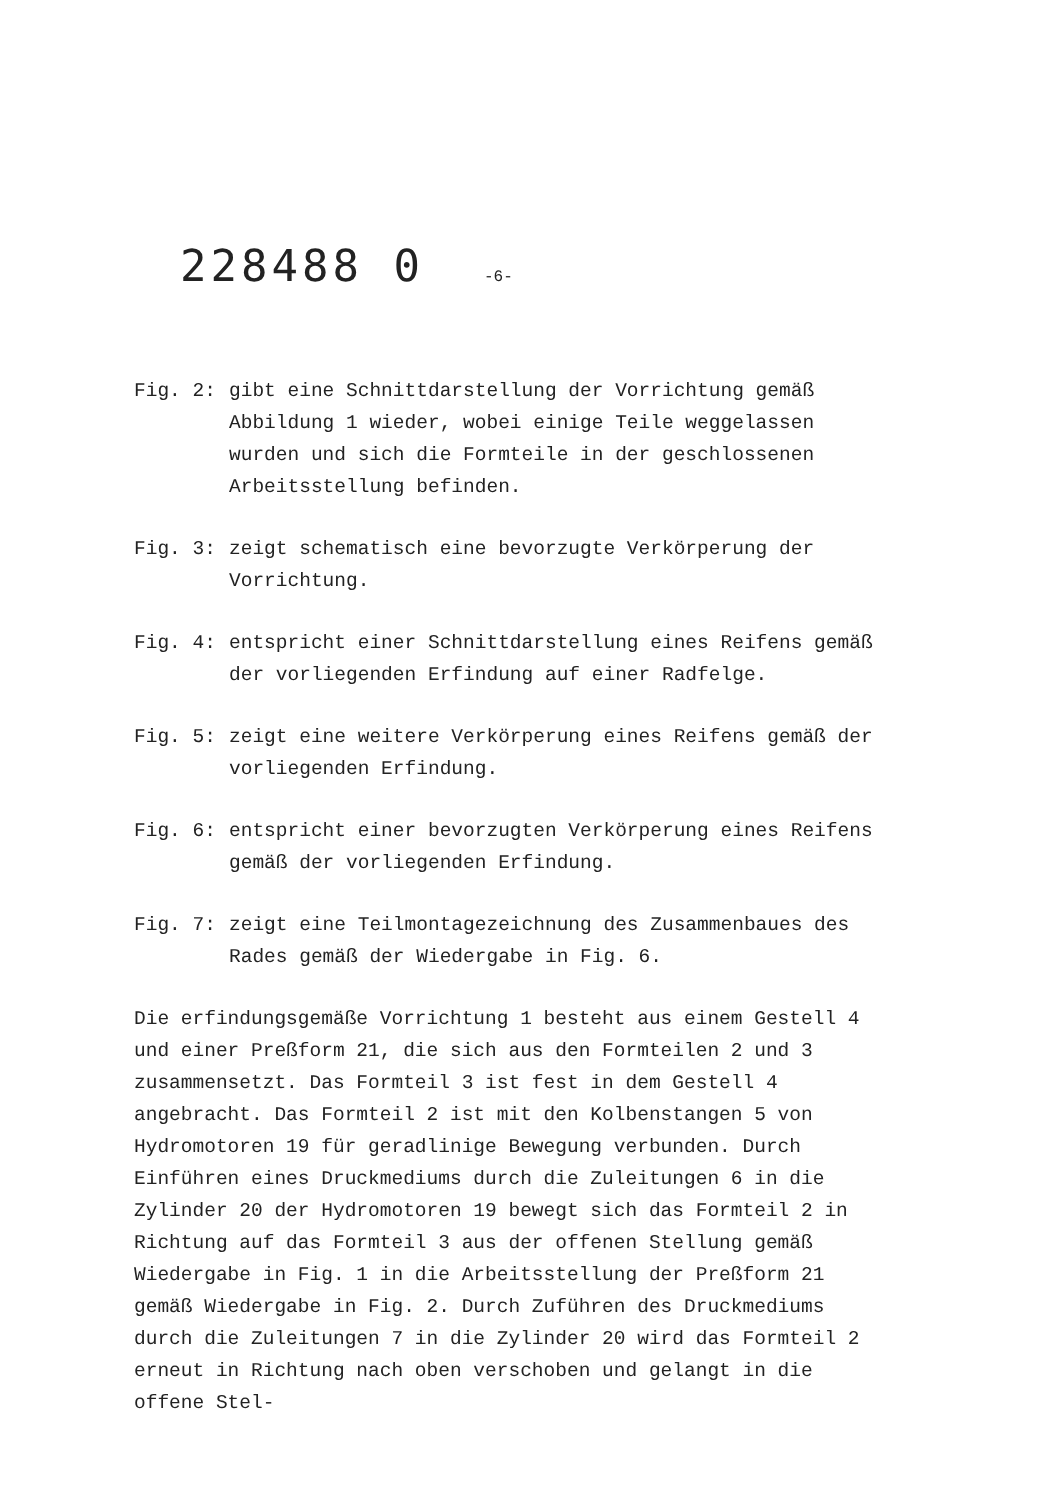228488 0 -6-
Fig. 2: gibt eine Schnittdarstellung der Vorrichtung gemäß Abbildung 1 wieder, wobei einige Teile weggelassen wurden und sich die Formteile in der geschlossenen Arbeitsstellung befinden.
Fig. 3: zeigt schematisch eine bevorzugte Verkörperung der Vorrichtung.
Fig. 4: entspricht einer Schnittdarstellung eines Reifens gemäß der vorliegenden Erfindung auf einer Radfelge.
Fig. 5: zeigt eine weitere Verkörperung eines Reifens gemäß der vorliegenden Erfindung.
Fig. 6: entspricht einer bevorzugten Verkörperung eines Reifens gemäß der vorliegenden Erfindung.
Fig. 7: zeigt eine Teilmontagezeichnung des Zusammenbaues des Rades gemäß der Wiedergabe in Fig. 6.
Die erfindungsgemäße Vorrichtung 1 besteht aus einem Gestell 4 und einer Preßform 21, die sich aus den Formteilen 2 und 3 zusammensetzt. Das Formteil 3 ist fest in dem Gestell 4 angebracht. Das Formteil 2 ist mit den Kolbenstangen 5 von Hydromotoren 19 für geradlinige Bewegung verbunden. Durch Einführen eines Druckmediums durch die Zuleitungen 6 in die Zylinder 20 der Hydromotoren 19 bewegt sich das Formteil 2 in Richtung auf das Formteil 3 aus der offenen Stellung gemäß Wiedergabe in Fig. 1 in die Arbeitsstellung der Preßform 21 gemäß Wiedergabe in Fig. 2. Durch Zuführen des Druckmediums durch die Zuleitungen 7 in die Zylinder 20 wird das Formteil 2 erneut in Richtung nach oben verschoben und gelangt in die offene Stel-